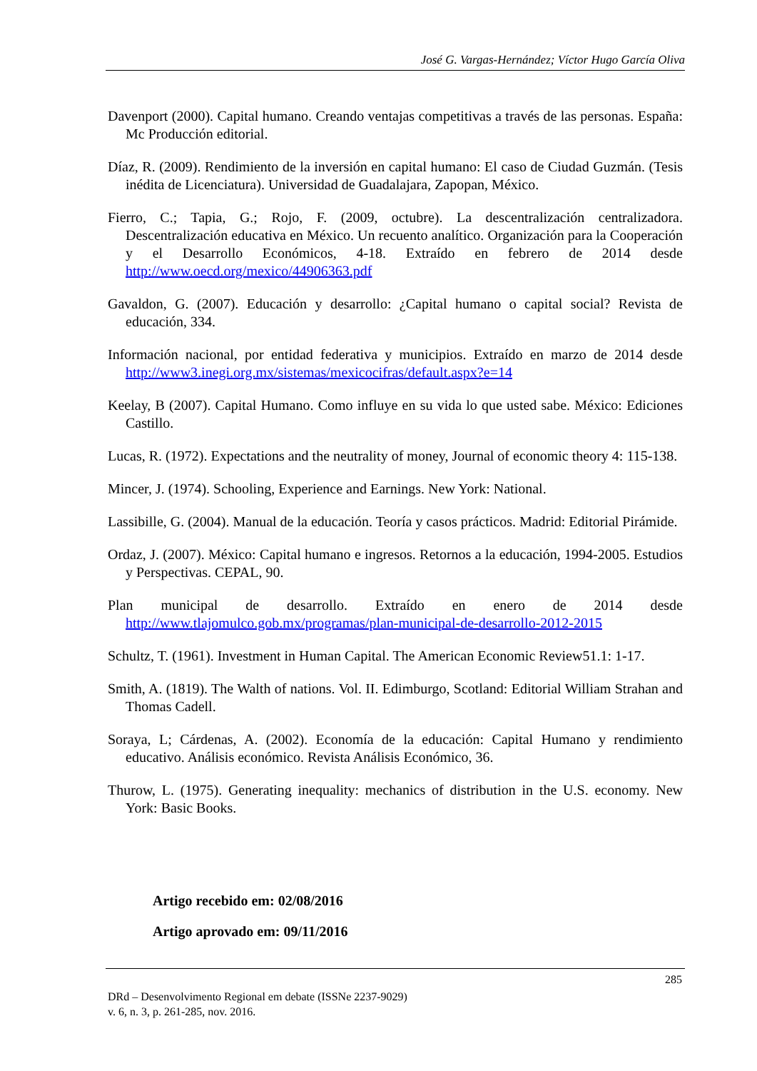José G. Vargas-Hernández; Víctor Hugo García Oliva
Davenport (2000). Capital humano. Creando ventajas competitivas a través de las personas. España: Mc Producción editorial.
Díaz, R. (2009). Rendimiento de la inversión en capital humano: El caso de Ciudad Guzmán. (Tesis inédita de Licenciatura). Universidad de Guadalajara, Zapopan, México.
Fierro, C.; Tapia, G.; Rojo, F. (2009, octubre). La descentralización centralizadora. Descentralización educativa en México. Un recuento analítico. Organización para la Cooperación y el Desarrollo Económicos, 4-18. Extraído en febrero de 2014 desde http://www.oecd.org/mexico/44906363.pdf
Gavaldon, G. (2007). Educación y desarrollo: ¿Capital humano o capital social? Revista de educación, 334.
Información nacional, por entidad federativa y municipios. Extraído en marzo de 2014 desde http://www3.inegi.org.mx/sistemas/mexicocifras/default.aspx?e=14
Keelay, B (2007). Capital Humano. Como influye en su vida lo que usted sabe. México: Ediciones Castillo.
Lucas, R. (1972). Expectations and the neutrality of money, Journal of economic theory 4: 115-138.
Mincer, J. (1974). Schooling, Experience and Earnings. New York: National.
Lassibille, G. (2004). Manual de la educación. Teoría y casos prácticos. Madrid: Editorial Pirámide.
Ordaz, J. (2007). México: Capital humano e ingresos. Retornos a la educación, 1994-2005. Estudios y Perspectivas. CEPAL, 90.
Plan municipal de desarrollo. Extraído en enero de 2014 desde
http://www.tlajomulco.gob.mx/programas/plan-municipal-de-desarrollo-2012-2015
Schultz, T. (1961). Investment in Human Capital. The American Economic Review51.1: 1-17.
Smith, A. (1819). The Walth of nations. Vol. II. Edimburgo, Scotland: Editorial William Strahan and Thomas Cadell.
Soraya, L; Cárdenas, A. (2002). Economía de la educación: Capital Humano y rendimiento educativo. Análisis económico. Revista Análisis Económico, 36.
Thurow, L. (1975). Generating inequality: mechanics of distribution in the U.S. economy. New York: Basic Books.
Artigo recebido em: 02/08/2016
Artigo aprovado em: 09/11/2016
285
DRd – Desenvolvimento Regional em debate (ISSNe 2237-9029)
v. 6, n. 3, p. 261-285, nov. 2016.